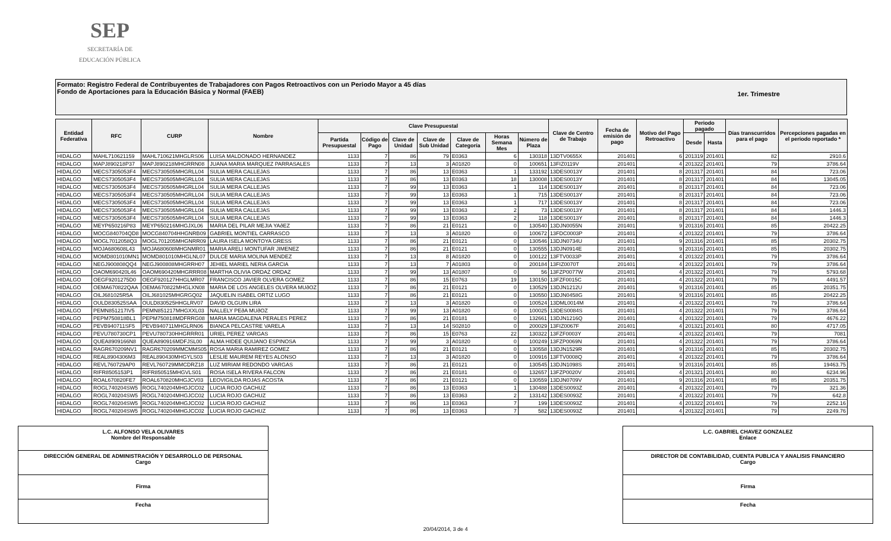SEP
SECRETARÍA DE
EDUCACIÓN PÚBLICA
Formato: Registro Federal de Contribuyentes de Trabajadores con Pagos Retroactivos con un Periodo Mayor a 45 días
Fondo de Aportaciones para la Educación Básica y Normal (FAEB)
1er. Trimestre
| Entidad Federativa | RFC | CURP | Nombre | Clave Presupuestal | | | | | | | Clave de Centro de Trabajo | Fecha de emisión de pago | Motivo del Pago Retroactivo | Periodo pagado | | Días transcurridos para el pago | Percepciones pagadas en el periodo reportado * |
| --- | --- | --- | --- | --- | --- | --- | --- | --- | --- | --- | --- | --- | --- | --- | --- | --- | --- |
| | | | | Partida Presupuestal | Código de Pago | Clave de Unidad | Clave de Sub Unidad | Clave de Categoría | Horas Semana Mes | Número de Plaza | | | | Desde | Hasta | | |
| HIDALGO | MAHL710621159 | MAHL710621MHGLRS06 | LUISA MALDONADO HERNANDEZ | 1133 | 7 | 86 | 79 | E0363 | 6 | 130318 | 13DTV0655X | 201401 | 6 | 201319 | 201401 | 82 | 2910.6 |
| HIDALGO | MAPJ890218P37 | MAPJ890218MHGRRN08 | JUANA MARIA MARQUEZ PARRASALES | 1133 | 7 | 13 | 3 | A01820 | 0 | 100651 | 13FIZ0119V | 201401 | 4 | 201322 | 201401 | 79 | 3786.64 |
| HIDALGO | MECS7305053F4 | MECS730505MHGRLL04 | SULIA MERA CALLEJAS | 1133 | 7 | 86 | 13 | E0363 | 1 | 133192 | 13DES0013Y | 201401 | 8 | 201317 | 201401 | 84 | 723.06 |
| HIDALGO | MECS7305053F4 | MECS730505MHGRLL04 | SULIA MERA CALLEJAS | 1133 | 7 | 86 | 13 | E0363 | 18 | 130008 | 13DES0013Y | 201401 | 8 | 201317 | 201401 | 84 | 13045.05 |
| HIDALGO | MECS7305053F4 | MECS730505MHGRLL04 | SULIA MERA CALLEJAS | 1133 | 7 | 99 | 13 | E0363 | 1 | 114 | 13DES0013Y | 201401 | 8 | 201317 | 201401 | 84 | 723.06 |
| HIDALGO | MECS7305053F4 | MECS730505MHGRLL04 | SULIA MERA CALLEJAS | 1133 | 7 | 99 | 13 | E0363 | 1 | 715 | 13DES0013Y | 201401 | 8 | 201317 | 201401 | 84 | 723.06 |
| HIDALGO | MECS7305053F4 | MECS730505MHGRLL04 | SULIA MERA CALLEJAS | 1133 | 7 | 99 | 13 | E0363 | 1 | 717 | 13DES0013Y | 201401 | 8 | 201317 | 201401 | 84 | 723.06 |
| HIDALGO | MECS7305053F4 | MECS730505MHGRLL04 | SULIA MERA CALLEJAS | 1133 | 7 | 99 | 13 | E0363 | 2 | 73 | 13DES0013Y | 201401 | 8 | 201317 | 201401 | 84 | 1446.3 |
| HIDALGO | MECS7305053F4 | MECS730505MHGRLL04 | SULIA MERA CALLEJAS | 1133 | 7 | 99 | 13 | E0363 | 2 | 118 | 13DES0013Y | 201401 | 8 | 201317 | 201401 | 84 | 1446.3 |
| HIDALGO | MEYP650216P83 | MEYP650216MHGJXL06 | MARIA DEL PILAR MEJIA YAðEZ | 1133 | 7 | 86 | 21 | E0121 | 0 | 130540 | 13DJN0055N | 201401 | 9 | 201316 | 201401 | 85 | 20422.25 |
| HIDALGO | MOCG840704QD8 | MOCG840704HHGNRB09 | GABRIEL MONTIEL CARRASCO | 1133 | 7 | 13 | 3 | A01820 | 0 | 100672 | 13FDC0003P | 201401 | 4 | 201322 | 201401 | 79 | 3786.64 |
| HIDALGO | MOGL7012058Q3 | MOGL701205MHGNRR09 | LAURA ISELA MONTOYA GRESS | 1133 | 7 | 86 | 21 | E0121 | 0 | 130546 | 13DJN0734U | 201401 | 9 | 201316 | 201401 | 85 | 20302.75 |
| HIDALGO | MOJA680608L43 | MOJA680608MHGNMR01 | MARIA ARELI MONTUFAR JIMENEZ | 1133 | 7 | 86 | 21 | E0121 | 0 | 130555 | 13DJN0914E | 201401 | 9 | 201316 | 201401 | 85 | 20302.75 |
| HIDALGO | MOMD801010MN1 | MOMD801010MHGLNL07 | DULCE MARIA MOLINA MENDEZ | 1133 | 7 | 13 | 8 | A01820 | 0 | 100122 | 13FTV0033P | 201401 | 4 | 201322 | 201401 | 79 | 3786.64 |
| HIDALGO | NEGJ900808QQ4 | NEGJ900808MHGRRH07 | JEHIEL MARIEL NERIA GARCIA | 1133 | 7 | 13 | 7 | A01803 | 0 | 200184 | 13FIZ0070T | 201401 | 4 | 201322 | 201401 | 79 | 3786.64 |
| HIDALGO | OAOM690420L46 | OAOM690420MHGRRR08 | MARTHA OLIVIA ORDAZ ORDAZ | 1133 | 7 | 99 | 13 | A01807 | 0 | 56 | 13FZP0077W | 201401 | 4 | 201322 | 201401 | 79 | 5793.68 |
| HIDALGO | OEGF9201275D0 | OEGF920127HHGLMR07 | FRANCISCO JAVIER OLVERA GOMEZ | 1133 | 7 | 86 | 15 | E0763 | 19 | 130150 | 13FZF0015C | 201401 | 4 | 201322 | 201401 | 79 | 4491.57 |
| HIDALGO | OEMA670822QAA | OEMA670822MHGLXN08 | MARIA DE LOS ANGELES OLVERA MUðOZ | 1133 | 7 | 86 | 21 | E0121 | 0 | 130529 | 13DJN1212U | 201401 | 9 | 201316 | 201401 | 85 | 20351.75 |
| HIDALGO | OILJ681025R5A | OILJ681025MHGRGQ02 | JAQUELIN ISABEL ORTIZ LUGO | 1133 | 7 | 86 | 21 | E0121 | 0 | 130550 | 13DJN0458G | 201401 | 9 | 201316 | 201401 | 85 | 20422.25 |
| HIDALGO | OULD830525SAA | OULD830525HHGLRV07 | DAVID OLGUIN LIRA | 1133 | 7 | 13 | 3 | A01820 | 0 | 100524 | 13DML0014M | 201401 | 4 | 201322 | 201401 | 79 | 3786.64 |
| HIDALGO | PEMN851217IV5 | PEMN851217MHGXXL03 | NALLELY PEðA MUðOZ | 1133 | 7 | 99 | 13 | A01820 | 0 | 100025 | 13DES0084S | 201401 | 4 | 201322 | 201401 | 79 | 3786.64 |
| HIDALGO | PEPM750818BL1 | PEPM750818MDFRRG08 | MARIA MAGDALENA PERALES PEREZ | 1133 | 7 | 86 | 21 | E0181 | 0 | 132661 | 13DJN1216Q | 201401 | 4 | 201322 | 201401 | 79 | 4676.22 |
| HIDALGO | PEVB940711SF5 | PEVB940711MHGLRN06 | BIANCA PELCASTRE VARELA | 1133 | 7 | 13 | 14 | S02810 | 0 | 200029 | 13FIZ0067F | 201401 | 4 | 201321 | 201401 | 80 | 4717.05 |
| HIDALGO | PEVU780730CP1 | PEVU780730HHGRRR01 | URIEL PEREZ VARGAS | 1133 | 7 | 86 | 15 | E0763 | 22 | 130322 | 13FZF0003Y | 201401 | 4 | 201322 | 201401 | 79 | 7081 |
| HIDALGO | QUEA8909166N8 | QUEA890916MDFJSL00 | ALMA HIDEE QUIJANO ESPINOSA | 1133 | 7 | 99 | 3 | A01820 | 0 | 100249 | 13FZP0069N | 201401 | 4 | 201322 | 201401 | 79 | 3786.64 |
| HIDALGO | RAGR670209NV1 | RAGR670209MMCMMS05 | ROSA MARIA RAMIREZ GOMEZ | 1133 | 7 | 86 | 21 | E0121 | 0 | 130558 | 13DJN1529R | 201401 | 9 | 201316 | 201401 | 85 | 20302.75 |
| HIDALGO | REAL8904306M3 | REAL890430MHGYLS03 | LESLIE MAUREM REYES ALONSO | 1133 | 7 | 13 | 3 | A01820 | 0 | 100916 | 13FTV0008Q | 201401 | 4 | 201322 | 201401 | 79 | 3786.64 |
| HIDALGO | REVL760729AP0 | REVL760729MMCDRZ18 | LUZ MIRIAM REDONDO VARGAS | 1133 | 7 | 86 | 21 | E0121 | 0 | 130545 | 13DJN1098S | 201401 | 9 | 201316 | 201401 | 85 | 19463.75 |
| HIDALGO | RIFR8505153P1 | RIFR850515MHGVLS01 | ROSA ISELA RIVERA FALCON | 1133 | 7 | 86 | 21 | E0181 | 0 | 132657 | 13FZP0020V | 201401 | 4 | 201321 | 201401 | 80 | 6234.96 |
| HIDALGO | ROAL670820FE7 | ROAL670820MHGJCV03 | LEOVIGILDA ROJAS ACOSTA | 1133 | 7 | 86 | 21 | E0121 | 0 | 130559 | 13DJN0709V | 201401 | 9 | 201316 | 201401 | 85 | 20351.75 |
| HIDALGO | ROGL740204SW5 | ROGL740204MHGJCC02 | LUCIA ROJO GACHUZ | 1133 | 7 | 86 | 13 | E0363 | 1 | 130488 | 13DES0093Z | 201401 | 4 | 201322 | 201401 | 79 | 321.36 |
| HIDALGO | ROGL740204SW5 | ROGL740204MHGJCC02 | LUCIA ROJO GACHUZ | 1133 | 7 | 86 | 13 | E0363 | 2 | 133142 | 13DES0093Z | 201401 | 4 | 201322 | 201401 | 79 | 642.8 |
| HIDALGO | ROGL740204SW5 | ROGL740204MHGJCC02 | LUCIA ROJO GACHUZ | 1133 | 7 | 86 | 13 | E0363 | 7 | 199 | 13DES0093Z | 201401 | 4 | 201322 | 201401 | 79 | 2252.16 |
| HIDALGO | ROGL740204SW5 | ROGL740204MHGJCC02 | LUCIA ROJO GACHUZ | 1133 | 7 | 86 | 13 | E0363 | 7 | 582 | 13DES0093Z | 201401 | 4 | 201322 | 201401 | 79 | 2249.76 |
L.C. ALFONSO VELA OLIVARES
Nombre del Responsable
DIRECCIÓN GENERAL DE ADMINISTRACIÓN Y DESARROLLO DE PERSONAL
Cargo
Firma
Fecha
L.C. GABRIEL CHAVEZ GONZALEZ
Enlace
DIRECTOR DE CONTABILIDAD, CUENTA PUBLICA Y ANALISIS FINANCIERO
Cargo
Firma
Fecha
20/04/2014, 3 de 4